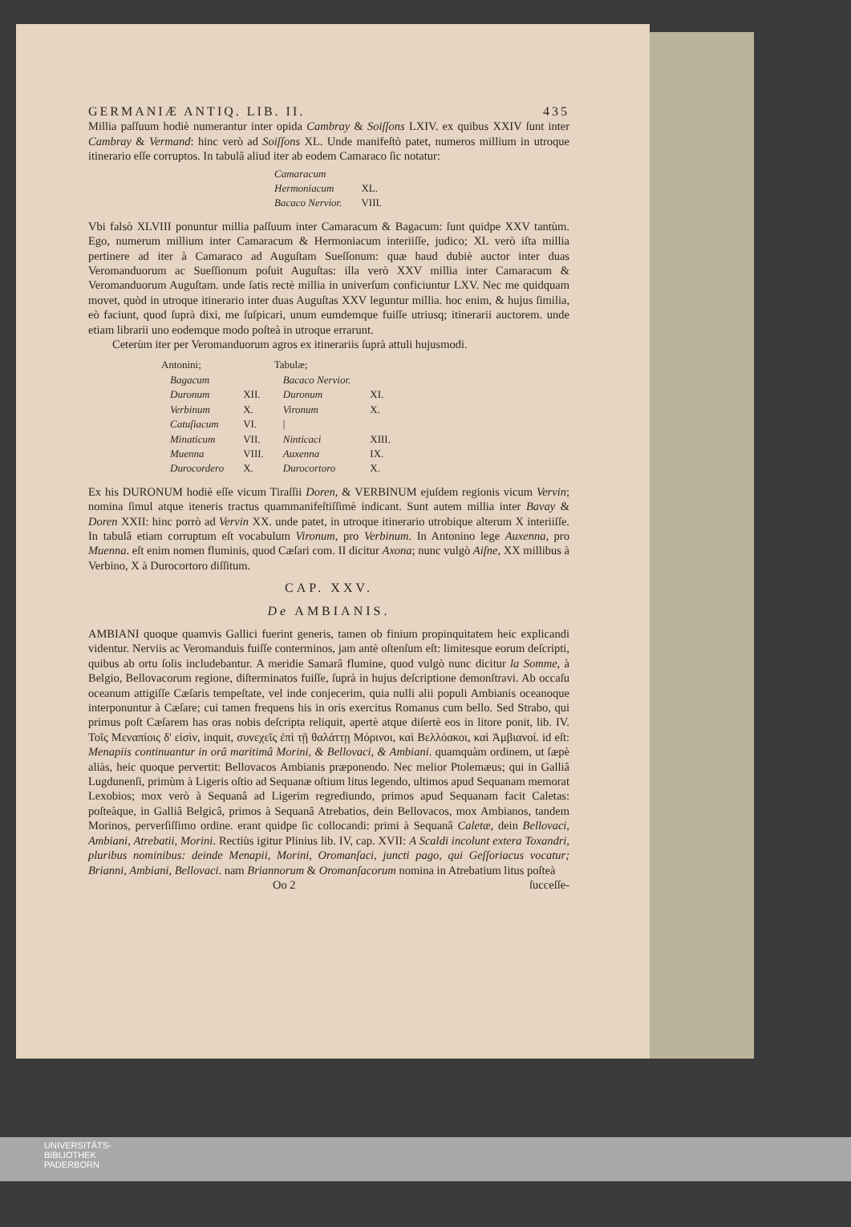GERMANIÆ ANTIQ. LIB. II. 435
Millia paſſuum hodiè numerantur inter opida Cambray & Soiſſons LXIV. ex quibus XXIV ſunt inter Cambray & Vermand: hinc verò ad Soiſſons XL. Unde manifeſtò patet, numeros millium in utroque itinerario eſſe corruptos. In tabulâ aliud iter ab eodem Camaraco ſic notatur:
| Camaracum | |
| Hermoniacum | XL. |
| Bacaco Nervior. | VIII. |
Vbi falsò XLVIII ponuntur millia paſſuum inter Camaracum & Bagacum: ſunt quidpe XXV tantùm. Ego, numerum millium inter Camaracum & Hermoniacum interiiſſe, judico; XL verò iſta millia pertinere ad iter à Camaraco ad Auguſtam Sueſſonum: quæ haud dubiè auctor inter duas Veromanduorum ac Sueſſionum poſuit Auguſtas: illa verò XXV millia inter Camaracum & Veromanduorum Auguſtam. unde ſatis rectè millia in univerſum conficiuntur LXV. Nec me quidquam movet, quòd in utroque itinerario inter duas Auguſtas XXV leguntur millia. hoc enim, & hujus ſimilia, eò faciunt, quod ſuprà dixi, me ſuſpicari, unum eumdemque fuiſſe utriusq; itinerarii auctorem. unde etiam librarii uno eodemque modo poſteà in utroque errarunt.
Ceterùm iter per Veromanduorum agros ex itinerariis ſuprà attuli hujusmodi.
| Antonini; | | Tabulæ; | |
| --- | --- | --- | --- |
| Bagacum | | Bacaco Nervior. | |
| Duronum | XII. | Duronum | XI. |
| Verbinum | X. | Vironum | X. |
| Catuſiacum | VI. | / | |
| Minaticum | VII. | Ninticaci | XIII. |
| Muenna | VIII. | Auxenna | IX. |
| Durocordero | X. | Durocortoro | X. |
Ex his DURONUM hodiè eſſe vicum Tiraſſii Doren, & VERBINUM ejuſdem regionis vicum Vervin; nomina ſimul atque iteneris tractus quammanifeſtiſſimè indicant. Sunt autem millia inter Bavay & Doren XXII: hinc porrò ad Vervin XX. unde patet, in utroque itinerario utrobique alterum X interiiſſe. In tabulâ etiam corruptum eſt vocabulum Vironum, pro Verbinum. In Antonino lege Auxenna, pro Muenna. eſt enim nomen fluminis, quod Cæſari com. II dicitur Axona; nunc vulgò Aiſne, XX millibus à Verbino, X à Durocortoro diſſitum.
CAP. XXV.
De AMBIANIS.
AMBIANI quoque quamvis Gallici fuerint generis, tamen ob finium propinquitatem heic explicandi videntur. Nerviis ac Veromanduis fuiſſe conterminos, jam antè oſtenſum eſt: limitesque eorum deſcripti, quibus ab ortu ſolis includebantur. A meridie Samarâ flumine, quod vulgò nunc dicitur la Somme, à Belgio, Bellovacorum regione, diſterminatos fuiſſe, ſuprà in hujus deſcriptione demonſtravi. Ab occaſu oceanum attigiſſe Cæſaris tempeſtate, vel inde conjecerim, quia nulli alii populi Ambianis oceanoque interponuntur à Cæſare; cui tamen frequens his in oris exercitus Romanus cum bello. Sed Strabo, qui primus poſt Cæſarem has oras nobis deſcripta reliquit, apertè atque diſertè eos in litore ponit, lib. IV. Τοῖς Μεναπίοις δ' εἰσὶν, inquit, συνεχεῖς ἐπὶ τῇ θαλάττῃ Μόρινοι, καὶ Βελλόακοι, καὶ Ἀμβιανοί. id eſt: Menapiis continuantur in orâ maritimâ Morini, & Bellovaci, & Ambiani. quamquàm ordinem, ut ſæpè aliàs, heic quoque pervertit: Bellovacos Ambianis præponendo. Nec melior Ptolemæus; qui in Galliâ Lugdunenſi, primùm à Ligeris oſtio ad Sequanæ oſtium litus legendo, ultimos apud Sequanam memorat Lexobios; mox verò à Sequanâ ad Ligerim regrediundo, primos apud Sequanam facit Caletas: poſteàque, in Galliâ Belgicâ, primos à Sequanâ Atrebatios, dein Bellovacos, mox Ambianos, tandem Morinos, perverſiſſimo ordine. erant quidpe ſic collocandi: primi à Sequanâ Caletæ, dein Bellovaci, Ambiani, Atrebatii, Morini. Rectiùs igitur Plinius lib. IV, cap. XVII: A Scaldi incolunt extera Toxandri, pluribus nominibus: deinde Menapii, Morini, Oromanſaci, juncti pago, qui Geſſoriacus vocatur; Brianni, Ambiani, Bellovaci. nam Briannorum & Oromanſacorum nomina in Atrebatium litus poſteà
Oo 2 ſucceſſe-
UNIVERSITÄTS-
BIBLIOTHEK
PADERBORN